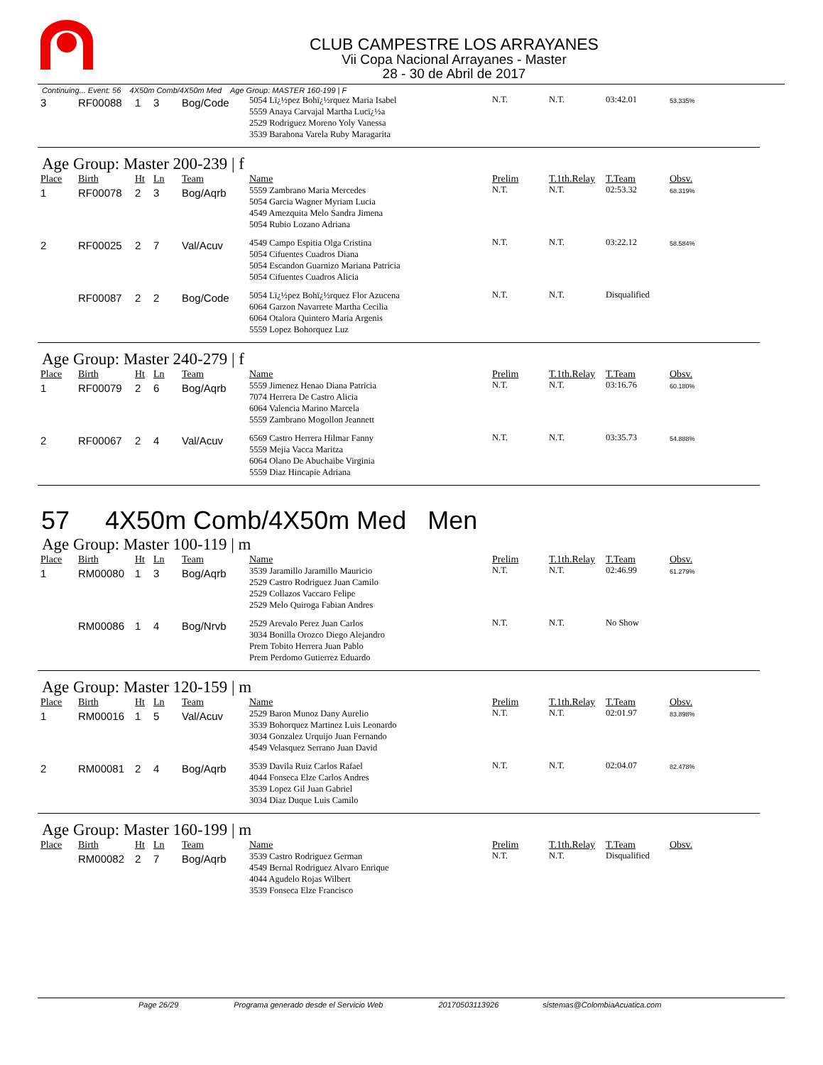CLUB CAMPESTRE LOS ARRAYANES
Vii Copa Nacional Arrayanes - Master
28 - 30 de Abril de 2017
Continuing... Event: 56 4X50m Comb/4X50m Med Age Group: MASTER 160-199 | F
| 3 | RF00088 | 1 | 3 | Bog/Code | 5054 Lï¿½pez Bohï¿½rquez Maria Isabel 5559 Anaya Carvajal Martha Lucï¿½a 2529 Rodriguez Moreno Yoly Vanessa 3539 Barahona Varela Ruby Maragarita | N.T. | N.T. | 03:42.01 | 53.335% |
Age Group: Master 200-239 | f
| Place | Birth | Ht | Ln | Team | Name | Prelim | T.1th.Relay | T.Team | Obsv. |
| --- | --- | --- | --- | --- | --- | --- | --- | --- | --- |
| 1 | RF00078 | 2 | 3 | Bog/Aqrb | 5559 Zambrano Maria Mercedes 5054 Garcia Wagner Myriam Lucia 4549 Amezquita Melo Sandra Jimena 5054 Rubio Lozano Adriana | N.T. | N.T. | 02:53.32 | 68.319% |
| 2 | RF00025 | 2 | 7 | Val/Acuv | 4549 Campo Espitia Olga Cristina 5054 Cifuentes Cuadros Diana 5054 Escandon Guarnizo Mariana Patricia 5054 Cifuentes Cuadros Alicia | N.T. | N.T. | 03:22.12 | 58.584% |
| | RF00087 | 2 | 2 | Bog/Code | 5054 Lï¿½pez Bohï¿½rquez Flor Azucena 6064 Garzon Navarrete Martha Cecilia 6064 Otalora Quintero Maria Argenis 5559 Lopez Bohorquez Luz | N.T. | N.T. | Disqualified | |
Age Group: Master 240-279 | f
| Place | Birth | Ht | Ln | Team | Name | Prelim | T.1th.Relay | T.Team | Obsv. |
| --- | --- | --- | --- | --- | --- | --- | --- | --- | --- |
| 1 | RF00079 | 2 | 6 | Bog/Aqrb | 5559 Jimenez Henao Diana Patricia 7074 Herrera De Castro Alicia 6064 Valencia Marino Marcela 5559 Zambrano Mogollon Jeannett | N.T. | N.T. | 03:16.76 | 60.180% |
| 2 | RF00067 | 2 | 4 | Val/Acuv | 6569 Castro Herrera Hilmar Fanny 5559 Mejia Vacca Maritza 6064 Olano De Abuchaibe Virginia 5559 Diaz Hincapie Adriana | N.T. | N.T. | 03:35.73 | 54.888% |
57 4X50m Comb/4X50m Med Men
Age Group: Master 100-119 | m
| Place | Birth | Ht | Ln | Team | Name | Prelim | T.1th.Relay | T.Team | Obsv. |
| --- | --- | --- | --- | --- | --- | --- | --- | --- | --- |
| 1 | RM00080 | 1 | 3 | Bog/Aqrb | 3539 Jaramillo Jaramillo Mauricio 2529 Castro Rodriguez Juan Camilo 2529 Collazos Vaccaro Felipe 2529 Melo Quiroga Fabian Andres | N.T. | N.T. | 02:46.99 | 61.279% |
| | RM00086 | 1 | 4 | Bog/Nrvb | 2529 Arevalo Perez Juan Carlos 3034 Bonilla Orozco Diego Alejandro Prem Tobito Herrera Juan Pablo Prem Perdomo Gutierrez Eduardo | N.T. | N.T. | No Show | |
Age Group: Master 120-159 | m
| Place | Birth | Ht | Ln | Team | Name | Prelim | T.1th.Relay | T.Team | Obsv. |
| --- | --- | --- | --- | --- | --- | --- | --- | --- | --- |
| 1 | RM00016 | 1 | 5 | Val/Acuv | 2529 Baron Munoz Dany Aurelio 3539 Bohorquez Martinez Luis Leonardo 3034 Gonzalez Urquijo Juan Fernando 4549 Velasquez Serrano Juan David | N.T. | N.T. | 02:01.97 | 83.898% |
| 2 | RM00081 | 2 | 4 | Bog/Aqrb | 3539 Davila Ruiz Carlos Rafael 4044 Fonseca Elze Carlos Andres 3539 Lopez Gil Juan Gabriel 3034 Diaz Duque Luis Camilo | N.T. | N.T. | 02:04.07 | 82.478% |
Age Group: Master 160-199 | m
| Place | Birth | Ht | Ln | Team | Name | Prelim | T.1th.Relay | T.Team | Obsv. |
| --- | --- | --- | --- | --- | --- | --- | --- | --- | --- |
| | RM00082 | 2 | 7 | Bog/Aqrb | 3539 Castro Rodriguez German 4549 Bernal Rodriguez Alvaro Enrique 4044 Agudelo Rojas Wilbert 3539 Fonseca Elze Francisco | N.T. | N.T. | Disqualified | |
Page 26/29 Programa generado desde el Servicio Web 20170503113926 sistemas@ColombiaAcuatica.com